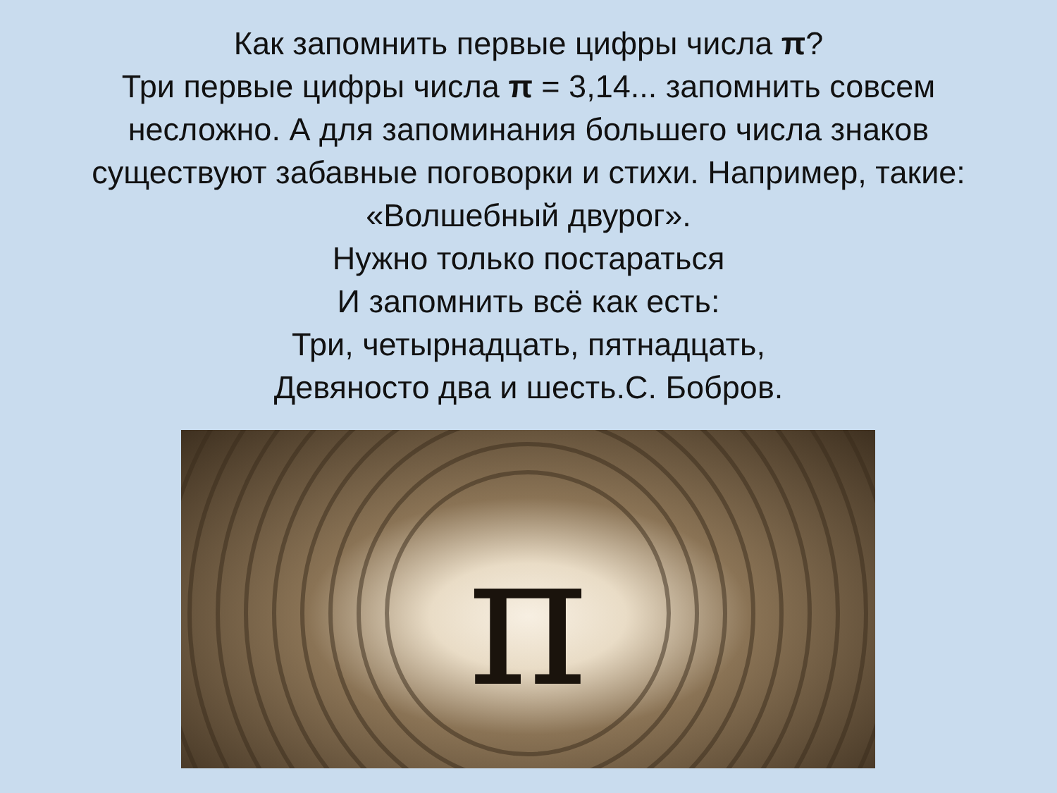Как запомнить первые цифры числа π?
Три первые цифры числа π = 3,14... запомнить совсем несложно. А для запоминания большего числа знаков существуют забавные поговорки и стихи. Например, такие:
«Волшебный двурог».
Нужно только постараться
И запомнить всё как есть:
Три, четырнадцать, пятнадцать,
Девяносто два и шесть.С. Бобров.
π